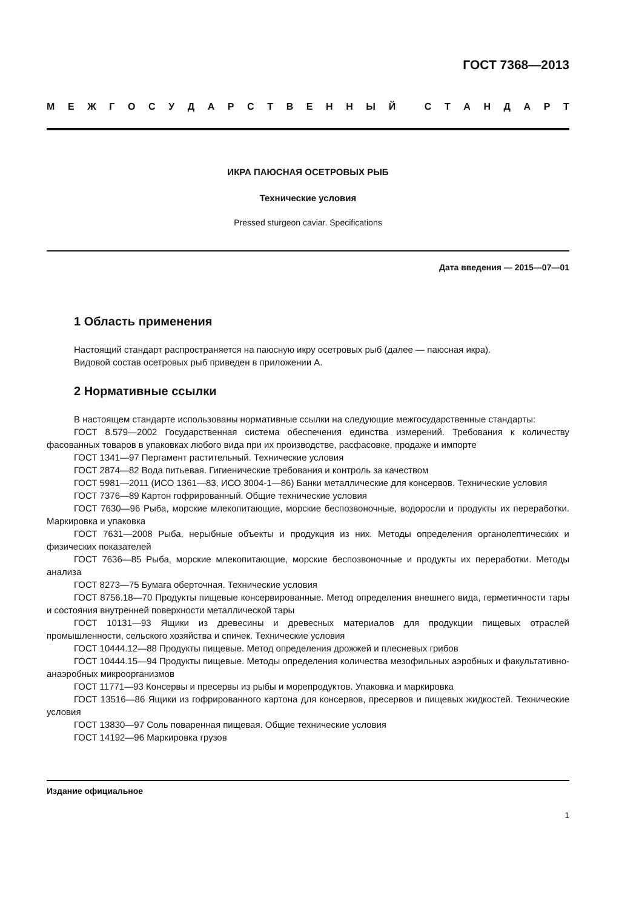ГОСТ 7368—2013
МЕЖГОСУДАРСТВЕННЫЙ СТАНДАРТ
ИКРА ПАЮСНАЯ ОСЕТРОВЫХ РЫБ
Технические условия
Pressed sturgeon caviar. Specifications
Дата введения — 2015—07—01
1 Область применения
Настоящий стандарт распространяется на паюсную икру осетровых рыб (далее — паюсная икра).
Видовой состав осетровых рыб приведен в приложении А.
2 Нормативные ссылки
В настоящем стандарте использованы нормативные ссылки на следующие межгосударственные стандарты:
ГОСТ 8.579—2002 Государственная система обеспечения единства измерений. Требования к количеству фасованных товаров в упаковках любого вида при их производстве, расфасовке, продаже и импорте
ГОСТ 1341—97 Пергамент растительный. Технические условия
ГОСТ 2874—82 Вода питьевая. Гигиенические требования и контроль за качеством
ГОСТ 5981—2011 (ИСО 1361—83, ИСО 3004-1—86) Банки металлические для консервов. Технические условия
ГОСТ 7376—89 Картон гофрированный. Общие технические условия
ГОСТ 7630—96 Рыба, морские млекопитающие, морские беспозвоночные, водоросли и продукты их переработки. Маркировка и упаковка
ГОСТ 7631—2008 Рыба, нерыбные объекты и продукция из них. Методы определения органолептических и физических показателей
ГОСТ 7636—85 Рыба, морские млекопитающие, морские беспозвоночные и продукты их переработки. Методы анализа
ГОСТ 8273—75 Бумага оберточная. Технические условия
ГОСТ 8756.18—70 Продукты пищевые консервированные. Метод определения внешнего вида, герметичности тары и состояния внутренней поверхности металлической тары
ГОСТ 10131—93 Ящики из древесины и древесных материалов для продукции пищевых отраслей промышленности, сельского хозяйства и спичек. Технические условия
ГОСТ 10444.12—88 Продукты пищевые. Метод определения дрожжей и плесневых грибов
ГОСТ 10444.15—94 Продукты пищевые. Методы определения количества мезофильных аэробных и факультативно-анаэробных микроорганизмов
ГОСТ 11771—93 Консервы и пресервы из рыбы и морепродуктов. Упаковка и маркировка
ГОСТ 13516—86 Ящики из гофрированного картона для консервов, пресервов и пищевых жидкостей. Технические условия
ГОСТ 13830—97 Соль поваренная пищевая. Общие технические условия
ГОСТ 14192—96 Маркировка грузов
Издание официальное
1